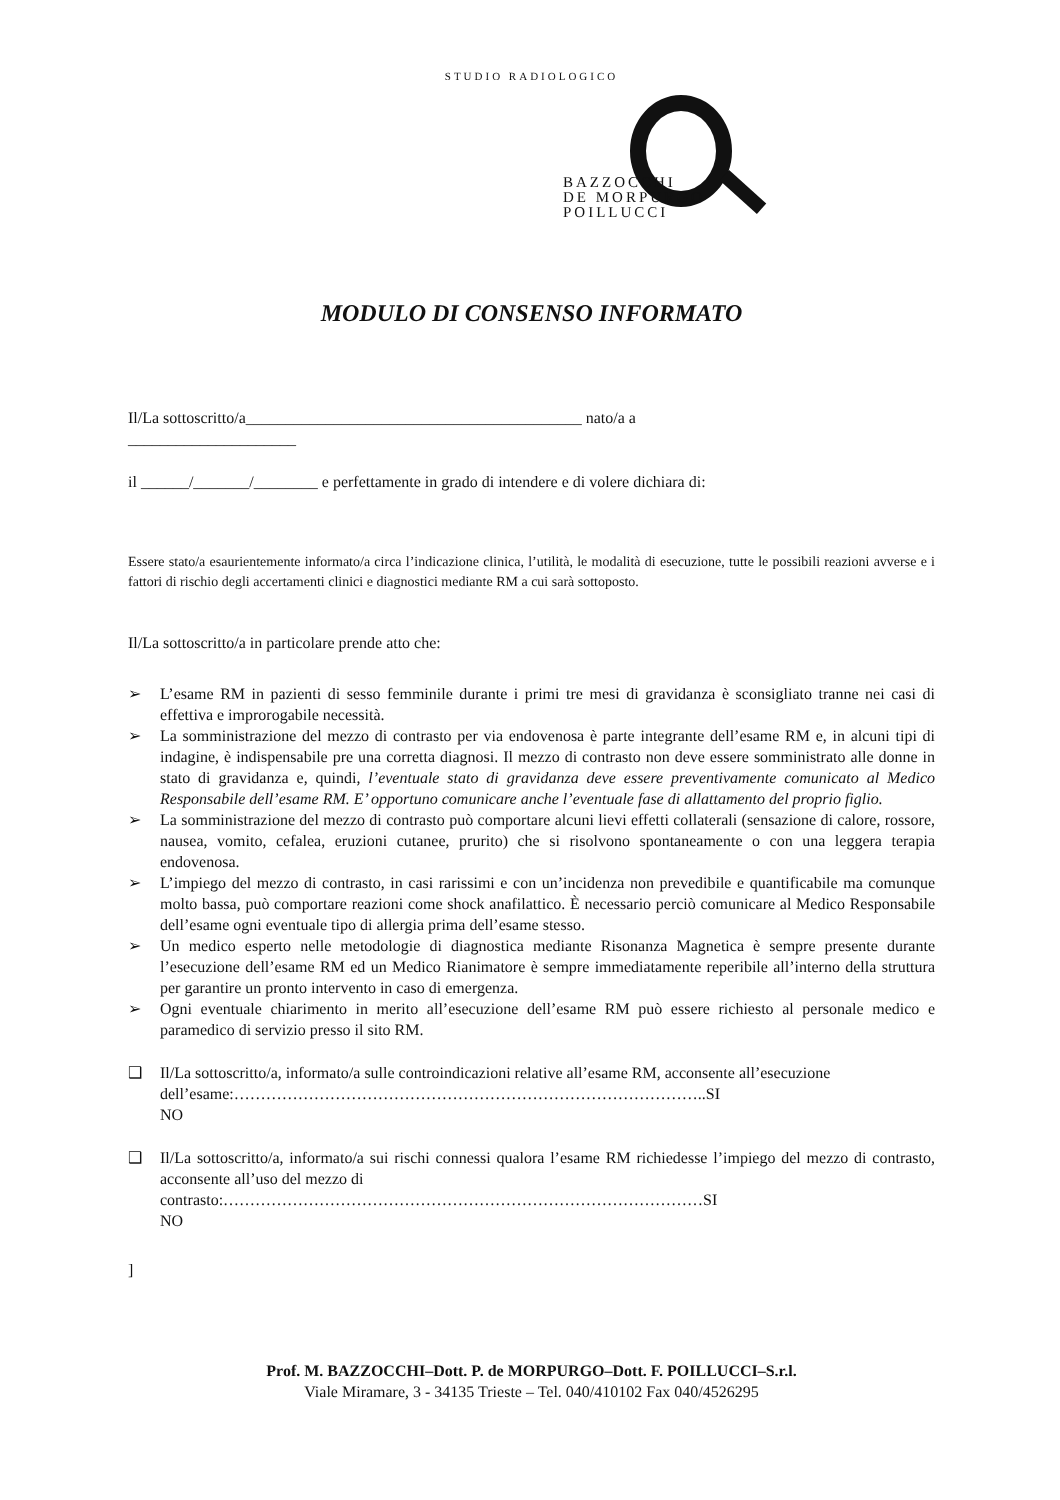STUDIO RADIOLOGICO
BAZZOCCHI
DE MORPURGO
POILLUCCI
MODULO DI CONSENSO INFORMATO
Il/La sottoscritto/a__________________________________________ nato/a a
_____________________
il ______/_______/________ e perfettamente in grado di intendere e di volere dichiara di:
Essere stato/a esaurientemente informato/a circa l’indicazione clinica, l’utilità, le modalità di esecuzione, tutte le possibili reazioni avverse e i fattori di rischio degli accertamenti clinici e diagnostici mediante RM a cui sarà sottoposto.
Il/La sottoscritto/a in particolare prende atto che:
➢ L’esame RM in pazienti di sesso femminile durante i primi tre mesi di gravidanza è sconsigliato tranne nei casi di effettiva e improrogabile necessità.
➢ La somministrazione del mezzo di contrasto per via endovenosa è parte integrante dell’esame RM e, in alcuni tipi di indagine, è indispensabile pre una corretta diagnosi. Il mezzo di contrasto non deve essere somministrato alle donne in stato di gravidanza e, quindi, l’eventuale stato di gravidanza deve essere preventivamente comunicato al Medico Responsabile dell’esame RM. E’ opportuno comunicare anche l’eventuale fase di allattamento del proprio figlio.
➢ La somministrazione del mezzo di contrasto può comportare alcuni lievi effetti collaterali (sensazione di calore, rossore, nausea, vomito, cefalea, eruzioni cutanee, prurito) che si risolvono spontaneamente o con una leggera terapia endovenosa.
➢ L’impiego del mezzo di contrasto, in casi rarissimi e con un’incidenza non prevedibile e quantificabile ma comunque molto bassa, può comportare reazioni come shock anafilattico. È necessario perciò comunicare al Medico Responsabile dell’esame ogni eventuale tipo di allergia prima dell’esame stesso.
➢ Un medico esperto nelle metodologie di diagnostica mediante Risonanza Magnetica è sempre presente durante l’esecuzione dell’esame RM ed un Medico Rianimatore è sempre immediatamente reperibile all’interno della struttura per garantire un pronto intervento in caso di emergenza.
➢ Ogni eventuale chiarimento in merito all’esecuzione dell’esame RM può essere richiesto al personale medico e paramedico di servizio presso il sito RM.
❑ Il/La sottoscritto/a, informato/a sulle controindicazioni relative all’esame RM, acconsente all’esecuzione
dell’esame:……………………………………………………………………………..SI
NO
❑ Il/La sottoscritto/a, informato/a sui rischi connessi qualora l’esame RM richiedesse l’impiego del mezzo di contrasto, acconsente all’uso del mezzo di
contrasto:………………………………………………………………………………SI
NO
]
Prof. M. BAZZOCCHI–Dott. P. de MORPURGO–Dott. F. POILLUCCI–S.r.l.
Viale Miramare, 3 - 34135 Trieste – Tel. 040/410102 Fax 040/4526295